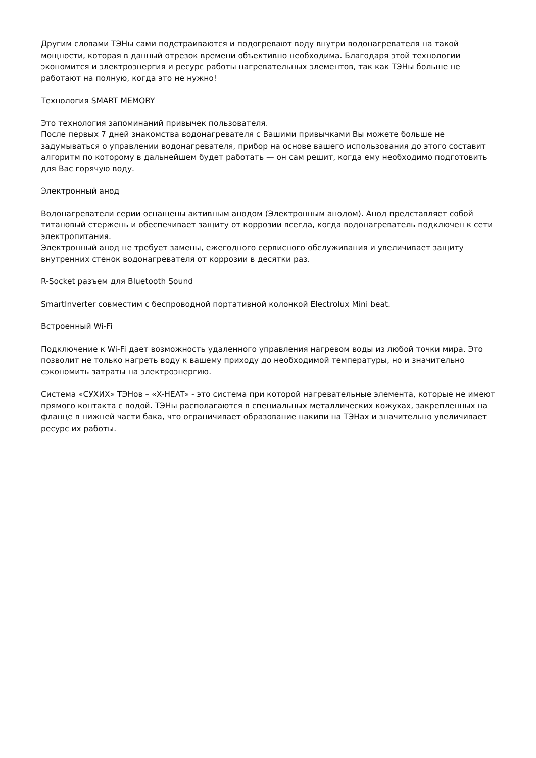Другим словами ТЭНы сами подстраиваются и подогревают воду внутри водонагревателя на такой мощности, которая в данный отрезок времени объективно необходима. Благодаря этой технологии экономится и электроэнергия и ресурс работы нагревательных элементов, так как ТЭНы больше не работают на полную, когда это не нужно!
Технология SMART MEMORY
Это технология запоминаний привычек пользователя.
После первых 7 дней знакомства водонагревателя с Вашими привычками Вы можете больше не задумываться о управлении водонагревателя, прибор на основе вашего использования до этого составит алгоритм по которому в дальнейшем будет работать — он сам решит, когда ему необходимо подготовить для Вас горячую воду.
Электронный анод
Водонагреватели серии оснащены активным анодом (Электронным анодом). Анод представляет собой титановый стержень и обеспечивает защиту от коррозии всегда, когда водонагреватель подключен к сети электропитания.
Электронный анод не требует замены, ежегодного сервисного обслуживания и увеличивает защиту внутренних стенок водонагревателя от коррозии в десятки раз.
R-Socket разъем для Bluetooth Sound
SmartInverter совместим с беспроводной портативной колонкой Electrolux Mini beat.
Встроенный Wi-Fi
Подключение к Wi-Fi дает возможность удаленного управления нагревом воды из любой точки мира. Это позволит не только нагреть воду к вашему приходу до необходимой температуры, но и значительно сэкономить затраты на электроэнергию.
Система «СУХИХ» ТЭНов – «X-HEAT» - это система при которой нагревательные элемента, которые не имеют прямого контакта с водой. ТЭНы располагаются в специальных металлических кожухах, закрепленных на фланце в нижней части бака, что ограничивает образование накипи на ТЭНах и значительно увеличивает ресурс их работы.